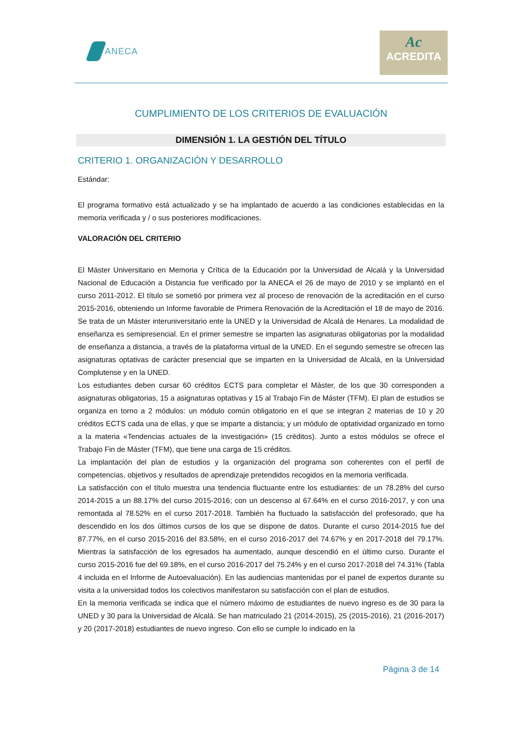ANECA
Ac
ACREDITA
CUMPLIMIENTO DE LOS CRITERIOS DE EVALUACIÓN
DIMENSIÓN 1. LA GESTIÓN DEL TÍTULO
CRITERIO 1. ORGANIZACIÓN Y DESARROLLO
Estándar:
El programa formativo está actualizado y se ha implantado de acuerdo a las condiciones establecidas en la memoria verificada y / o sus posteriores modificaciones.
VALORACIÓN DEL CRITERIO
El Máster Universitario en Memoria y Crítica de la Educación por la Universidad de Alcalá y la Universidad Nacional de Educación a Distancia fue verificado por la ANECA el 26 de mayo de 2010 y se implantó en el curso 2011-2012. El título se sometió por primera vez al proceso de renovación de la acreditación en el curso 2015-2016, obteniendo un Informe favorable de Primera Renovación de la Acreditación el 18 de mayo de 2016. Se trata de un Máster interuniversitario ente la UNED y la Universidad de Alcalá de Henares. La modalidad de enseñanza es semipresencial. En el primer semestre se imparten las asignaturas obligatorias por la modalidad de enseñanza a distancia, a través de la plataforma virtual de la UNED. En el segundo semestre se ofrecen las asignaturas optativas de carácter presencial que se imparten en la Universidad de Alcalá, en la Universidad Complutense y en la UNED.
Los estudiantes deben cursar 60 créditos ECTS para completar el Máster, de los que 30 corresponden a asignaturas obligatorias, 15 a asignaturas optativas y 15 al Trabajo Fin de Máster (TFM). El plan de estudios se organiza en torno a 2 módulos: un módulo común obligatorio en el que se integran 2 materias de 10 y 20 créditos ECTS cada una de ellas, y que se imparte a distancia; y un módulo de optatividad organizado en torno a la materia «Tendencias actuales de la investigación» (15 créditos). Junto a estos módulos se ofrece el Trabajo Fin de Máster (TFM), que tiene una carga de 15 créditos.
La implantación del plan de estudios y la organización del programa son coherentes con el perfil de competencias, objetivos y resultados de aprendizaje pretendidos recogidos en la memoria verificada.
La satisfacción con el título muestra una tendencia fluctuante entre los estudiantes: de un 78.28% del curso 2014-2015 a un 88.17% del curso 2015-2016; con un descenso al 67.64% en el curso 2016-2017, y con una remontada al 78.52% en el curso 2017-2018. También ha fluctuado la satisfacción del profesorado, que ha descendido en los dos últimos cursos de los que se dispone de datos. Durante el curso 2014-2015 fue del 87.77%, en el curso 2015-2016 del 83.58%, en el curso 2016-2017 del 74.67% y en 2017-2018 del 79.17%. Mientras la satisfacción de los egresados ha aumentado, aunque descendió en el último curso. Durante el curso 2015-2016 fue del 69.18%, en el curso 2016-2017 del 75.24% y en el curso 2017-2018 del 74.31% (Tabla 4 incluida en el Informe de Autoevaluación). En las audiencias mantenidas por el panel de expertos durante su visita a la universidad todos los colectivos manifestaron su satisfacción con el plan de estudios.
En la memoria verificada se indica que el número máximo de estudiantes de nuevo ingreso es de 30 para la UNED y 30 para la Universidad de Alcalá. Se han matriculado 21 (2014-2015), 25 (2015-2016), 21 (2016-2017) y 20 (2017-2018) estudiantes de nuevo ingreso. Con ello se cumple lo indicado en la
Página 3 de 14